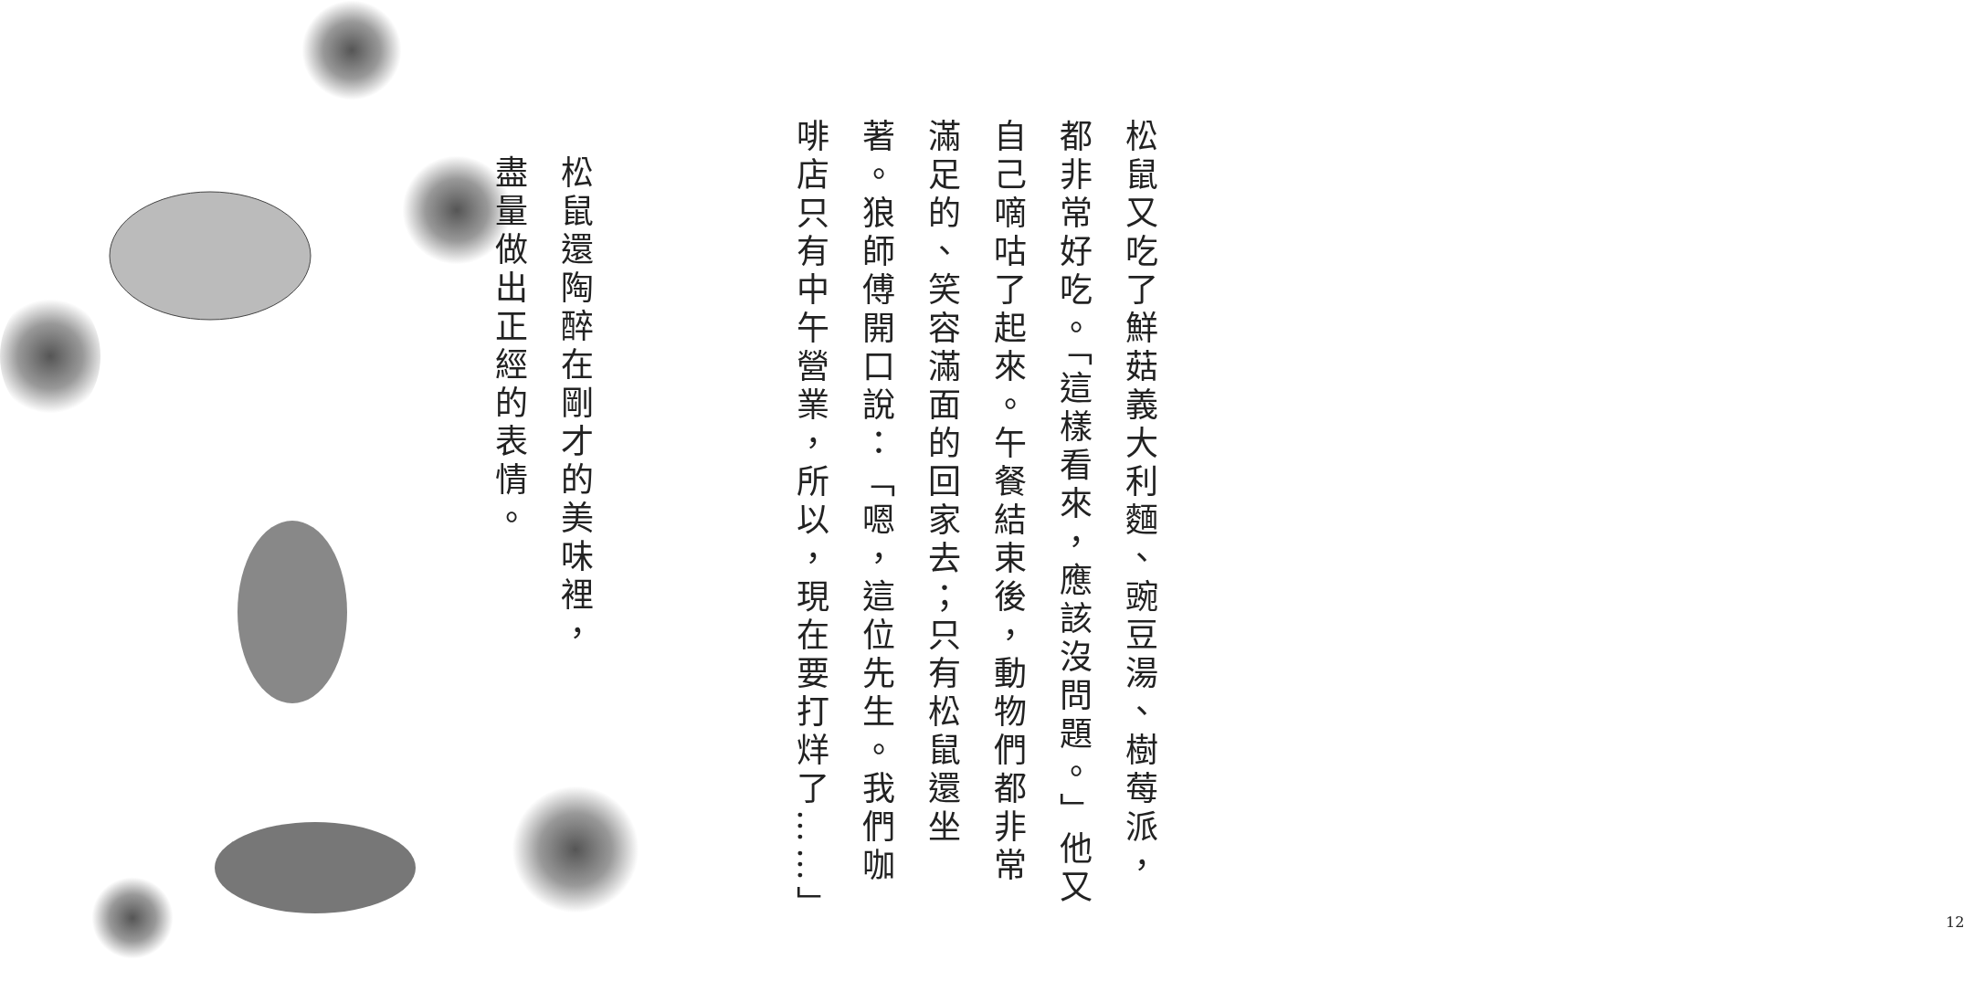松鼠還陶醉在剛才的美味裡，盡量做出正經的表情。
松鼠又吃了鮮菇義大利麵、豌豆湯、樹莓派，都非常好吃。「這樣看來，應該沒問題。」他又自己嘀咕了起來。午餐結束後，動物們都非常滿足的、笑容滿面的回家去；只有松鼠還坐著。狼師傅開口說：「嗯，這位先生。我們咖啡店只有中午營業，所以，現在要打烊了……」
12